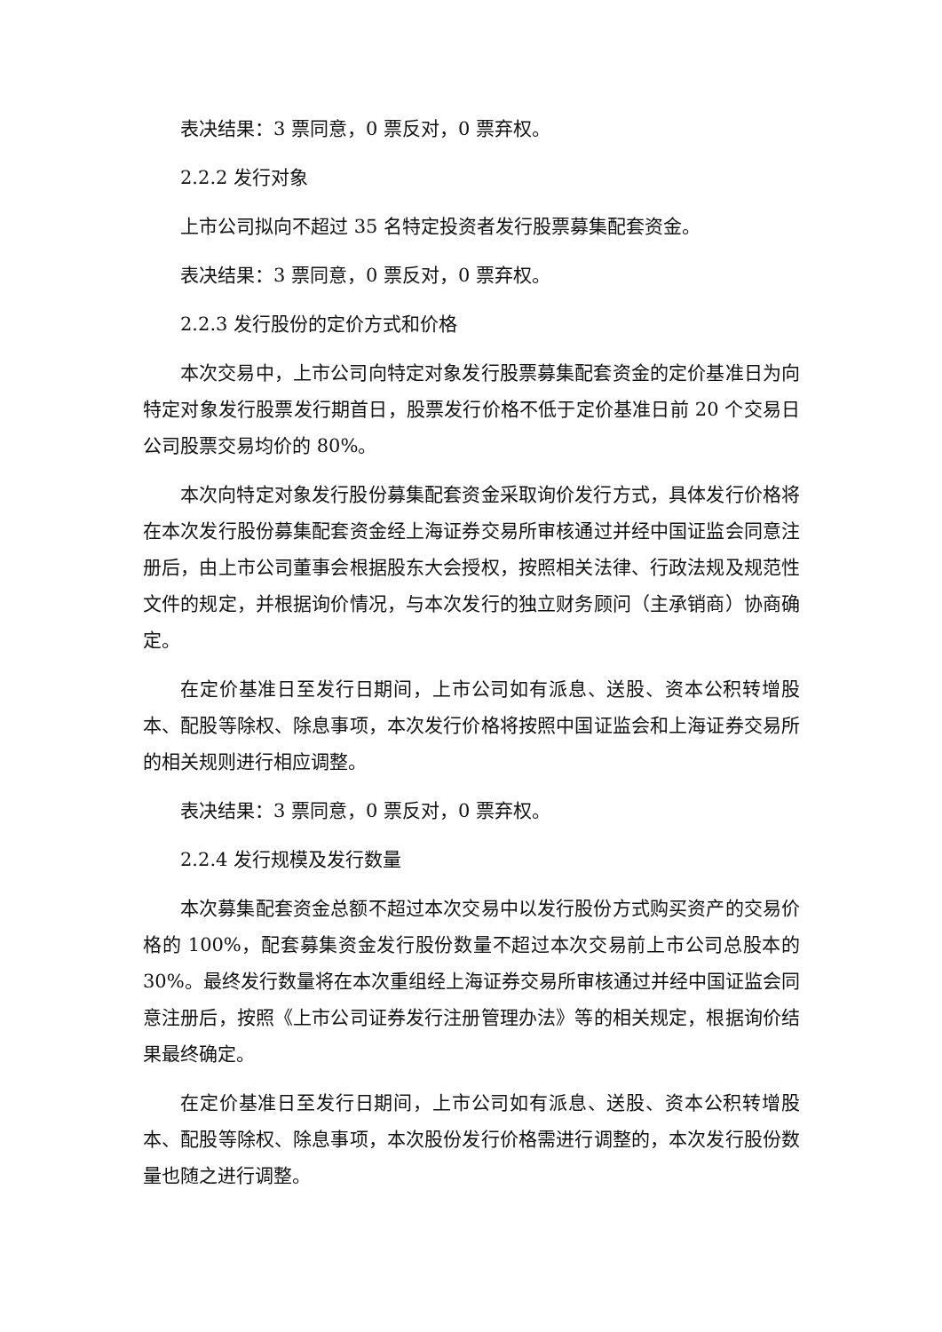表决结果：3 票同意，0 票反对，0 票弃权。
2.2.2 发行对象
上市公司拟向不超过 35 名特定投资者发行股票募集配套资金。
表决结果：3 票同意，0 票反对，0 票弃权。
2.2.3 发行股份的定价方式和价格
本次交易中，上市公司向特定对象发行股票募集配套资金的定价基准日为向特定对象发行股票发行期首日，股票发行价格不低于定价基准日前 20 个交易日公司股票交易均价的 80%。
本次向特定对象发行股份募集配套资金采取询价发行方式，具体发行价格将在本次发行股份募集配套资金经上海证券交易所审核通过并经中国证监会同意注册后，由上市公司董事会根据股东大会授权，按照相关法律、行政法规及规范性文件的规定，并根据询价情况，与本次发行的独立财务顾问（主承销商）协商确定。
在定价基准日至发行日期间，上市公司如有派息、送股、资本公积转增股本、配股等除权、除息事项，本次发行价格将按照中国证监会和上海证券交易所的相关规则进行相应调整。
表决结果：3 票同意，0 票反对，0 票弃权。
2.2.4 发行规模及发行数量
本次募集配套资金总额不超过本次交易中以发行股份方式购买资产的交易价格的 100%，配套募集资金发行股份数量不超过本次交易前上市公司总股本的 30%。最终发行数量将在本次重组经上海证券交易所审核通过并经中国证监会同意注册后，按照《上市公司证券发行注册管理办法》等的相关规定，根据询价结果最终确定。
在定价基准日至发行日期间，上市公司如有派息、送股、资本公积转增股本、配股等除权、除息事项，本次股份发行价格需进行调整的，本次发行股份数量也随之进行调整。